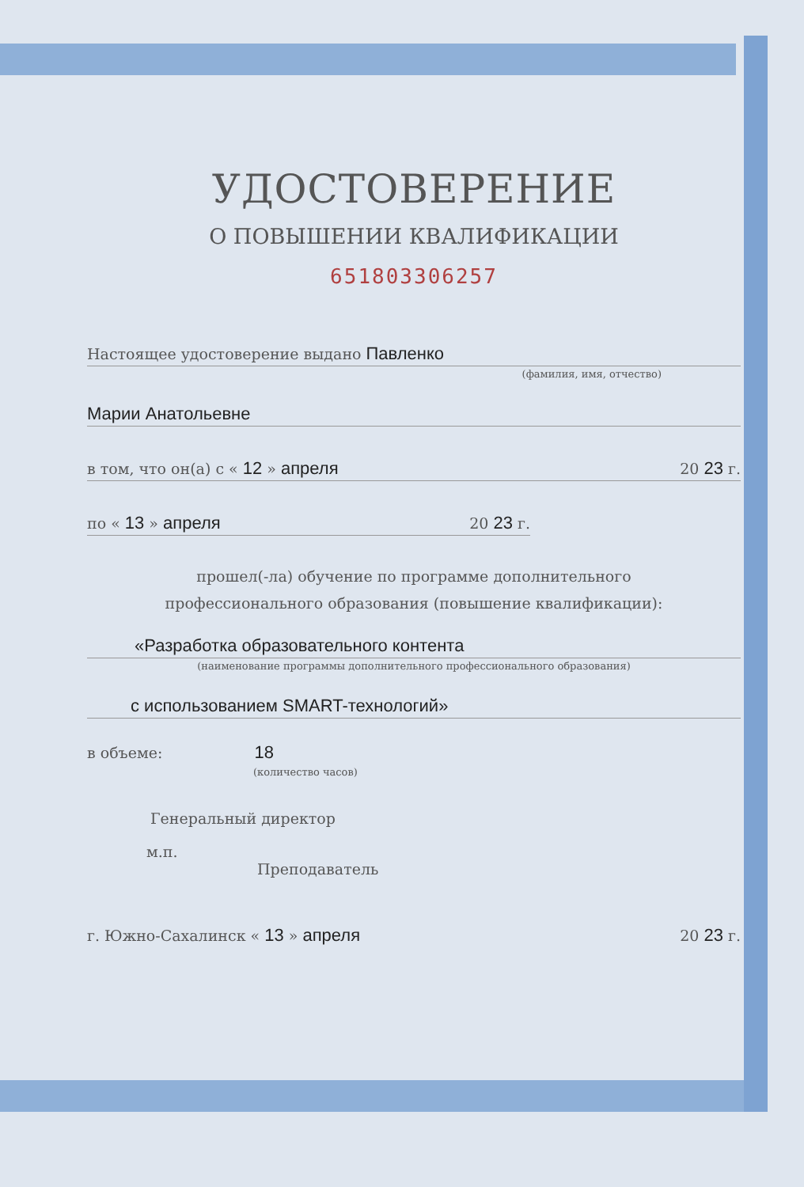УДОСТОВЕРЕНИЕ
О ПОВЫШЕНИИ КВАЛИФИКАЦИИ
651803306257
Настоящее удостоверение выдано Павленко
(фамилия, имя, отчество)
Марии Анатольевне
в том, что он(а) с « 12 » апреля 20 23 г.
по « 13 » апреля 20 23 г.
прошел(-ла) обучение по программе дополнительного
профессионального образования (повышение квалификации):
«Разработка образовательного контента
(наименование программы дополнительного профессионального образования)
с использованием SMART-технологий»
в объеме: 18
(количество часов)
Генеральный директор
м.п.
Преподаватель
г. Южно-Сахалинск « 13 » апреля 20 23 г.